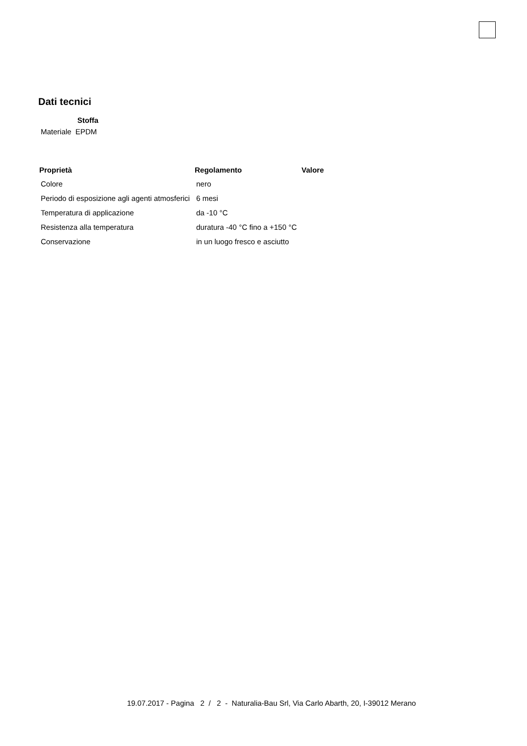Dati tecnici
| | Stoffa |
| --- | --- |
| Materiale | EPDM |
| Proprietà | Regolamento | Valore |
| --- | --- | --- |
| Colore | nero | |
| Periodo di esposizione agli agenti atmosferici | 6 mesi | |
| Temperatura di applicazione | da -10 °C | |
| Resistenza alla temperatura | duratura -40 °C fino a +150 °C | |
| Conservazione | in un luogo fresco e asciutto | |
19.07.2017 - Pagina 2 / 2 - Naturalia-Bau Srl, Via Carlo Abarth, 20, I-39012 Merano